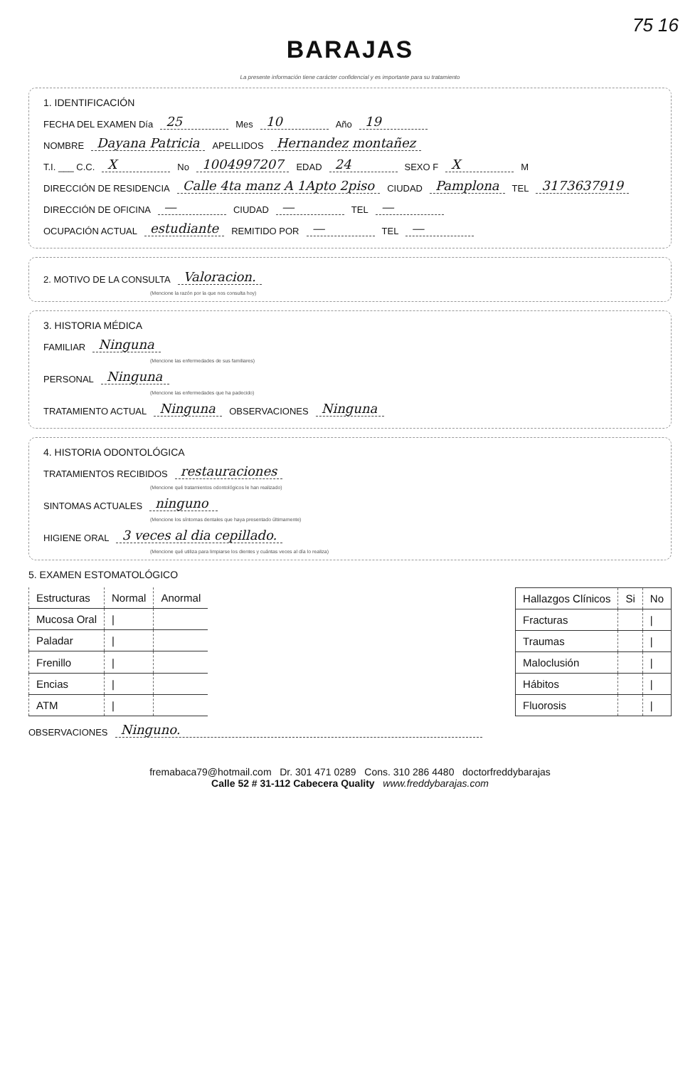75 16
BARAJAS
La presente información tiene carácter confidencial y es importante para su tratamiento
1. IDENTIFICACIÓN
FECHA DEL EXAMEN Día 25 Mes 10 Año 19
NOMBRE Dayana Patricia APELLIDOS Hernandez montañez
T.I. ___ C.C. X No 1004997207 EDAD 24 SEXO F X M
DIRECCIÓN DE RESIDENCIA Calle 4ta manz A 1Apto 2piso CIUDAD Pamplona TEL 3173637919
DIRECCIÓN DE OFICINA — CIUDAD — TEL —
OCUPACIÓN ACTUAL estudiante REMITIDO POR — TEL —
2. MOTIVO DE LA CONSULTA Valoracion.
(Mencione la razón por la que nos consulta hoy)
3. HISTORIA MÉDICA
FAMILIAR Ninguna
(Mencione las enfermedades de sus familiares)
PERSONAL Ninguna
(Mencione las enfermedades que ha padecido)
TRATAMIENTO ACTUAL Ninguna OBSERVACIONES Ninguna
4. HISTORIA ODONTOLÓGICA
TRATAMIENTOS RECIBIDOS restauraciones
(Mencione qué tratamientos odontológicos le han realizado)
SINTOMAS ACTUALES ninguno
(Mencione los síntomas dentales que haya presentado últimamente)
HIGIENE ORAL 3 veces al dia cepillado.
(Mencione qué utiliza para limpiarse los dientes y cuántas veces al día lo realiza)
5. EXAMEN ESTOMATOLÓGICO
| Estructuras | Normal | Anormal |
| --- | --- | --- |
| Mucosa Oral | / | |
| Paladar | / | |
| Frenillo | / | |
| Encias | / | |
| ATM | / | |
| Hallazgos Clínicos | Si | No |
| --- | --- | --- |
| Fracturas | | / |
| Traumas | | / |
| Maloclusión | | / |
| Hábitos | | / |
| Fluorosis | | / |
OBSERVACIONES Ninguno.
fremabaca79@hotmail.com Dr. 301 471 0289 Cons. 310 286 4480 doctorfreddybarajas
Calle 52 # 31-112 Cabecera Quality www.freddybarajas.com